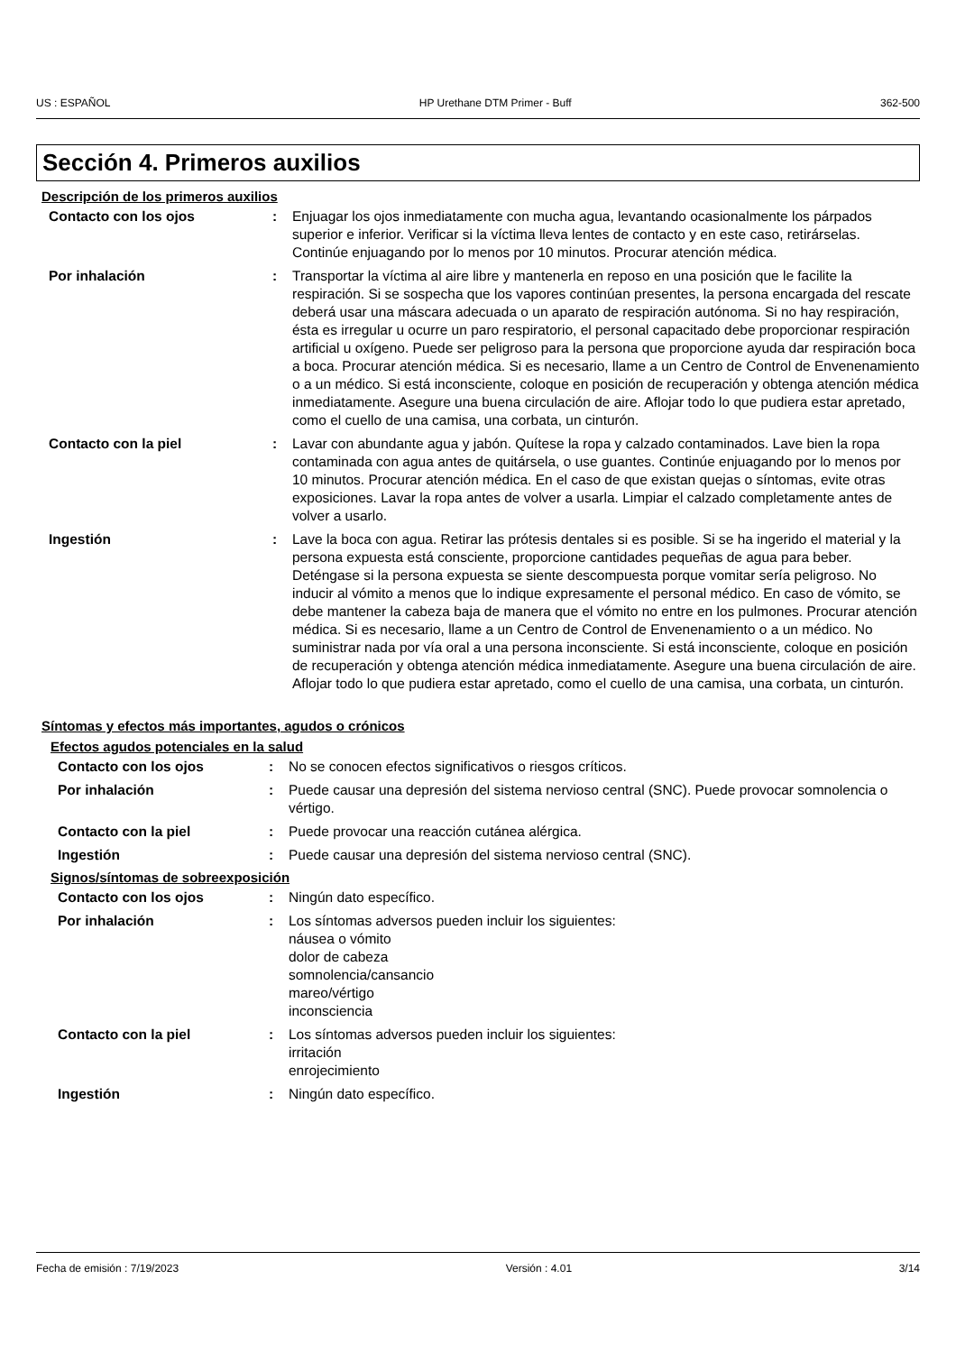US : ESPAÑOL HP Urethane DTM Primer - Buff 362-500
Sección 4. Primeros auxilios
Descripción de los primeros auxilios
Contacto con los ojos : Enjuagar los ojos inmediatamente con mucha agua, levantando ocasionalmente los párpados superior e inferior. Verificar si la víctima lleva lentes de contacto y en este caso, retirárselas. Continúe enjuagando por lo menos por 10 minutos. Procurar atención médica.
Por inhalación : Transportar la víctima al aire libre y mantenerla en reposo en una posición que le facilite la respiración. Si se sospecha que los vapores continúan presentes, la persona encargada del rescate deberá usar una máscara adecuada o un aparato de respiración autónoma. Si no hay respiración, ésta es irregular u ocurre un paro respiratorio, el personal capacitado debe proporcionar respiración artificial u oxígeno. Puede ser peligroso para la persona que proporcione ayuda dar respiración boca a boca. Procurar atención médica. Si es necesario, llame a un Centro de Control de Envenenamiento o a un médico. Si está inconsciente, coloque en posición de recuperación y obtenga atención médica inmediatamente. Asegure una buena circulación de aire. Aflojar todo lo que pudiera estar apretado, como el cuello de una camisa, una corbata, un cinturón.
Contacto con la piel : Lavar con abundante agua y jabón. Quítese la ropa y calzado contaminados. Lave bien la ropa contaminada con agua antes de quitársela, o use guantes. Continúe enjuagando por lo menos por 10 minutos. Procurar atención médica. En el caso de que existan quejas o síntomas, evite otras exposiciones. Lavar la ropa antes de volver a usarla. Limpiar el calzado completamente antes de volver a usarlo.
Ingestión : Lave la boca con agua. Retirar las prótesis dentales si es posible. Si se ha ingerido el material y la persona expuesta está consciente, proporcione cantidades pequeñas de agua para beber. Deténgase si la persona expuesta se siente descompuesta porque vomitar sería peligroso. No inducir al vómito a menos que lo indique expresamente el personal médico. En caso de vómito, se debe mantener la cabeza baja de manera que el vómito no entre en los pulmones. Procurar atención médica. Si es necesario, llame a un Centro de Control de Envenenamiento o a un médico. No suministrar nada por vía oral a una persona inconsciente. Si está inconsciente, coloque en posición de recuperación y obtenga atención médica inmediatamente. Asegure una buena circulación de aire. Aflojar todo lo que pudiera estar apretado, como el cuello de una camisa, una corbata, un cinturón.
Síntomas y efectos más importantes, agudos o crónicos
Efectos agudos potenciales en la salud
Contacto con los ojos : No se conocen efectos significativos o riesgos críticos.
Por inhalación : Puede causar una depresión del sistema nervioso central (SNC). Puede provocar somnolencia o vértigo.
Contacto con la piel : Puede provocar una reacción cutánea alérgica.
Ingestión : Puede causar una depresión del sistema nervioso central (SNC).
Signos/síntomas de sobreexposición
Contacto con los ojos : Ningún dato específico.
Por inhalación : Los síntomas adversos pueden incluir los siguientes:
náusea o vómito
dolor de cabeza
somnolencia/cansancio
mareo/vértigo
inconsciencia
Contacto con la piel : Los síntomas adversos pueden incluir los siguientes:
irritación
enrojecimiento
Ingestión : Ningún dato específico.
Fecha de emisión : 7/19/2023 Versión : 4.01 3/14